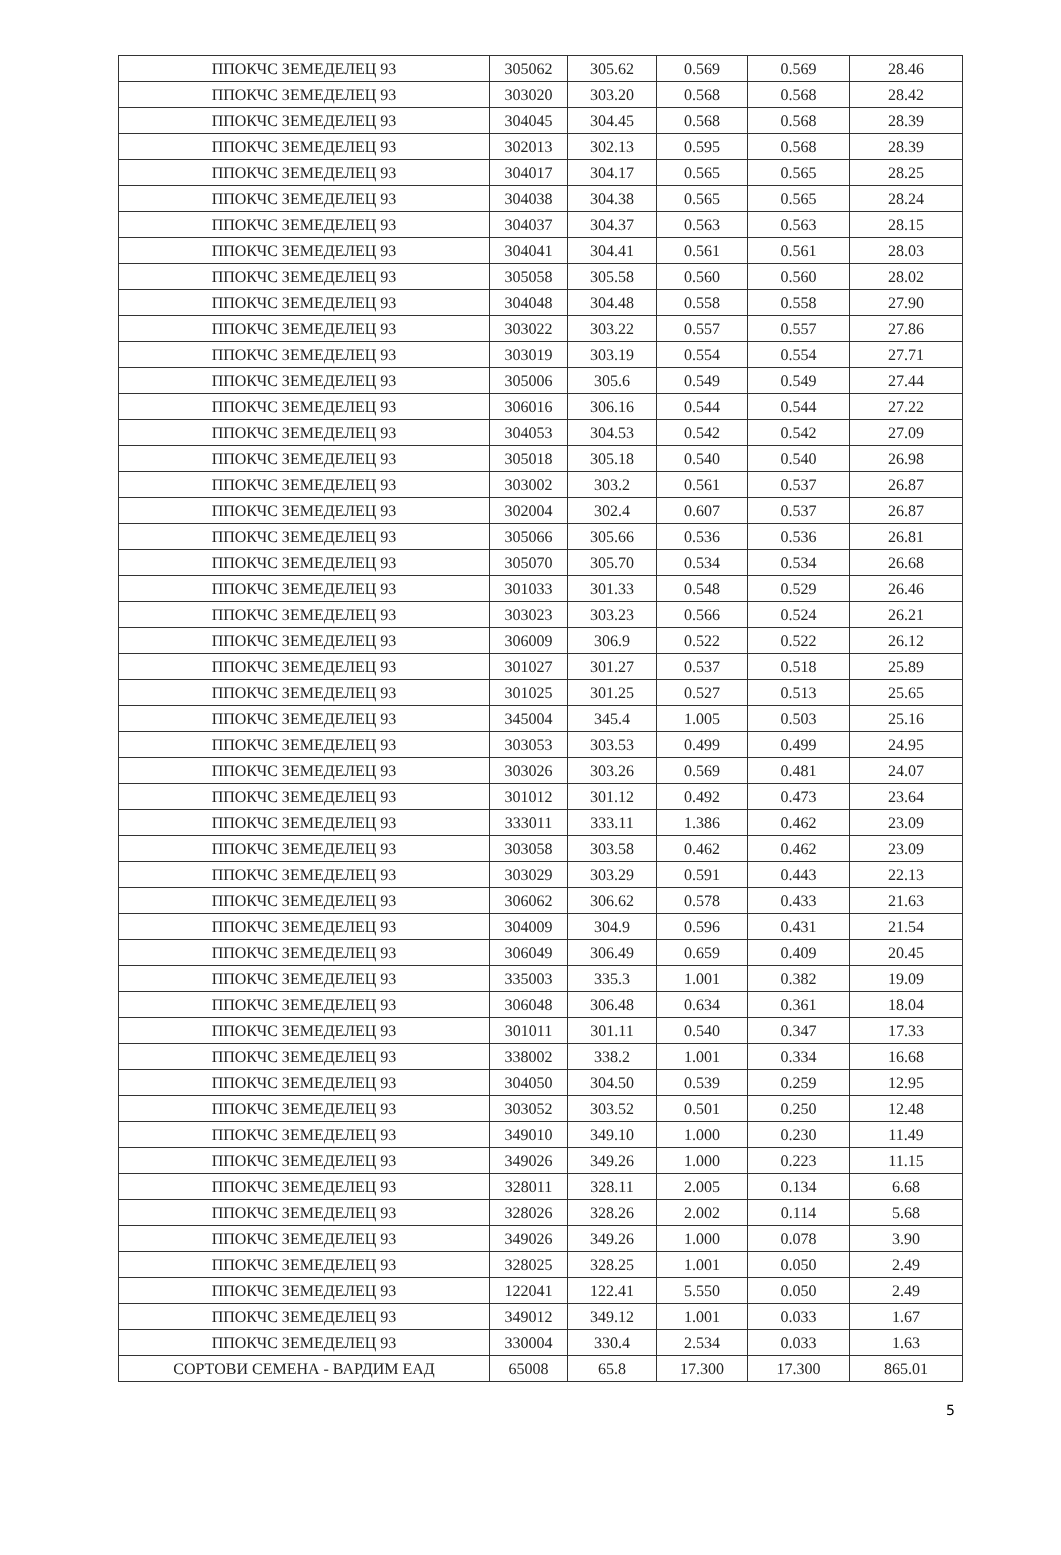| ППОКЧС ЗЕМЕДЕЛЕЦ 93 | 305062 | 305.62 | 0.569 | 0.569 | 28.46 |
| ППОКЧС ЗЕМЕДЕЛЕЦ 93 | 303020 | 303.20 | 0.568 | 0.568 | 28.42 |
| ППОКЧС ЗЕМЕДЕЛЕЦ 93 | 304045 | 304.45 | 0.568 | 0.568 | 28.39 |
| ППОКЧС ЗЕМЕДЕЛЕЦ 93 | 302013 | 302.13 | 0.595 | 0.568 | 28.39 |
| ППОКЧС ЗЕМЕДЕЛЕЦ 93 | 304017 | 304.17 | 0.565 | 0.565 | 28.25 |
| ППОКЧС ЗЕМЕДЕЛЕЦ 93 | 304038 | 304.38 | 0.565 | 0.565 | 28.24 |
| ППОКЧС ЗЕМЕДЕЛЕЦ 93 | 304037 | 304.37 | 0.563 | 0.563 | 28.15 |
| ППОКЧС ЗЕМЕДЕЛЕЦ 93 | 304041 | 304.41 | 0.561 | 0.561 | 28.03 |
| ППОКЧС ЗЕМЕДЕЛЕЦ 93 | 305058 | 305.58 | 0.560 | 0.560 | 28.02 |
| ППОКЧС ЗЕМЕДЕЛЕЦ 93 | 304048 | 304.48 | 0.558 | 0.558 | 27.90 |
| ППОКЧС ЗЕМЕДЕЛЕЦ 93 | 303022 | 303.22 | 0.557 | 0.557 | 27.86 |
| ППОКЧС ЗЕМЕДЕЛЕЦ 93 | 303019 | 303.19 | 0.554 | 0.554 | 27.71 |
| ППОКЧС ЗЕМЕДЕЛЕЦ 93 | 305006 | 305.6 | 0.549 | 0.549 | 27.44 |
| ППОКЧС ЗЕМЕДЕЛЕЦ 93 | 306016 | 306.16 | 0.544 | 0.544 | 27.22 |
| ППОКЧС ЗЕМЕДЕЛЕЦ 93 | 304053 | 304.53 | 0.542 | 0.542 | 27.09 |
| ППОКЧС ЗЕМЕДЕЛЕЦ 93 | 305018 | 305.18 | 0.540 | 0.540 | 26.98 |
| ППОКЧС ЗЕМЕДЕЛЕЦ 93 | 303002 | 303.2 | 0.561 | 0.537 | 26.87 |
| ППОКЧС ЗЕМЕДЕЛЕЦ 93 | 302004 | 302.4 | 0.607 | 0.537 | 26.87 |
| ППОКЧС ЗЕМЕДЕЛЕЦ 93 | 305066 | 305.66 | 0.536 | 0.536 | 26.81 |
| ППОКЧС ЗЕМЕДЕЛЕЦ 93 | 305070 | 305.70 | 0.534 | 0.534 | 26.68 |
| ППОКЧС ЗЕМЕДЕЛЕЦ 93 | 301033 | 301.33 | 0.548 | 0.529 | 26.46 |
| ППОКЧС ЗЕМЕДЕЛЕЦ 93 | 303023 | 303.23 | 0.566 | 0.524 | 26.21 |
| ППОКЧС ЗЕМЕДЕЛЕЦ 93 | 306009 | 306.9 | 0.522 | 0.522 | 26.12 |
| ППОКЧС ЗЕМЕДЕЛЕЦ 93 | 301027 | 301.27 | 0.537 | 0.518 | 25.89 |
| ППОКЧС ЗЕМЕДЕЛЕЦ 93 | 301025 | 301.25 | 0.527 | 0.513 | 25.65 |
| ППОКЧС ЗЕМЕДЕЛЕЦ 93 | 345004 | 345.4 | 1.005 | 0.503 | 25.16 |
| ППОКЧС ЗЕМЕДЕЛЕЦ 93 | 303053 | 303.53 | 0.499 | 0.499 | 24.95 |
| ППОКЧС ЗЕМЕДЕЛЕЦ 93 | 303026 | 303.26 | 0.569 | 0.481 | 24.07 |
| ППОКЧС ЗЕМЕДЕЛЕЦ 93 | 301012 | 301.12 | 0.492 | 0.473 | 23.64 |
| ППОКЧС ЗЕМЕДЕЛЕЦ 93 | 333011 | 333.11 | 1.386 | 0.462 | 23.09 |
| ППОКЧС ЗЕМЕДЕЛЕЦ 93 | 303058 | 303.58 | 0.462 | 0.462 | 23.09 |
| ППОКЧС ЗЕМЕДЕЛЕЦ 93 | 303029 | 303.29 | 0.591 | 0.443 | 22.13 |
| ППОКЧС ЗЕМЕДЕЛЕЦ 93 | 306062 | 306.62 | 0.578 | 0.433 | 21.63 |
| ППОКЧС ЗЕМЕДЕЛЕЦ 93 | 304009 | 304.9 | 0.596 | 0.431 | 21.54 |
| ППОКЧС ЗЕМЕДЕЛЕЦ 93 | 306049 | 306.49 | 0.659 | 0.409 | 20.45 |
| ППОКЧС ЗЕМЕДЕЛЕЦ 93 | 335003 | 335.3 | 1.001 | 0.382 | 19.09 |
| ППОКЧС ЗЕМЕДЕЛЕЦ 93 | 306048 | 306.48 | 0.634 | 0.361 | 18.04 |
| ППОКЧС ЗЕМЕДЕЛЕЦ 93 | 301011 | 301.11 | 0.540 | 0.347 | 17.33 |
| ППОКЧС ЗЕМЕДЕЛЕЦ 93 | 338002 | 338.2 | 1.001 | 0.334 | 16.68 |
| ППОКЧС ЗЕМЕДЕЛЕЦ 93 | 304050 | 304.50 | 0.539 | 0.259 | 12.95 |
| ППОКЧС ЗЕМЕДЕЛЕЦ 93 | 303052 | 303.52 | 0.501 | 0.250 | 12.48 |
| ППОКЧС ЗЕМЕДЕЛЕЦ 93 | 349010 | 349.10 | 1.000 | 0.230 | 11.49 |
| ППОКЧС ЗЕМЕДЕЛЕЦ 93 | 349026 | 349.26 | 1.000 | 0.223 | 11.15 |
| ППОКЧС ЗЕМЕДЕЛЕЦ 93 | 328011 | 328.11 | 2.005 | 0.134 | 6.68 |
| ППОКЧС ЗЕМЕДЕЛЕЦ 93 | 328026 | 328.26 | 2.002 | 0.114 | 5.68 |
| ППОКЧС ЗЕМЕДЕЛЕЦ 93 | 349026 | 349.26 | 1.000 | 0.078 | 3.90 |
| ППОКЧС ЗЕМЕДЕЛЕЦ 93 | 328025 | 328.25 | 1.001 | 0.050 | 2.49 |
| ППОКЧС ЗЕМЕДЕЛЕЦ 93 | 122041 | 122.41 | 5.550 | 0.050 | 2.49 |
| ППОКЧС ЗЕМЕДЕЛЕЦ 93 | 349012 | 349.12 | 1.001 | 0.033 | 1.67 |
| ППОКЧС ЗЕМЕДЕЛЕЦ 93 | 330004 | 330.4 | 2.534 | 0.033 | 1.63 |
| СОРТОВИ СЕМЕНА - ВАРДИМ ЕАД | 65008 | 65.8 | 17.300 | 17.300 | 865.01 |
5